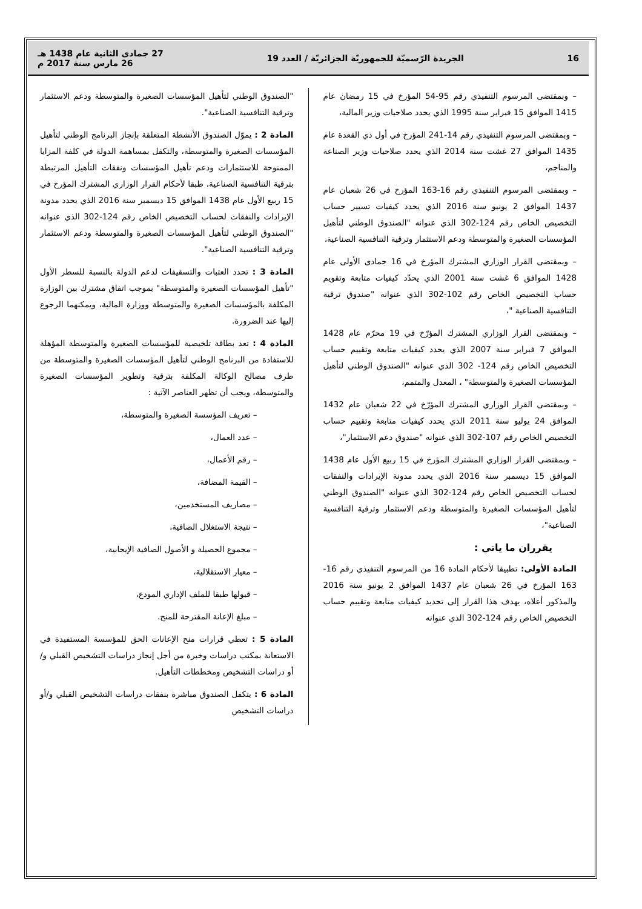16 الجريدة الرّسميّة للجمهوريّة الجزائريّة / العدد 19 27 جمادى الثانية عام 1438 هـ
26 مارس سنة 2017 م
– وبمقتضى المرسوم التنفيذي رقم 95-54 المؤرخ في 15 رمضان عام 1415 الموافق 15 فبراير سنة 1995 الذي يحدد صلاحيات وزير المالية،
– وبمقتضى المرسوم التنفيذي رقم 14-241 المؤرخ في أول ذي القعدة عام 1435 الموافق 27 غشت سنة 2014 الذي يحدد صلاحيات وزير الصناعة والمناجم،
– وبمقتضى المرسوم التنفيذي رقم 16-163 المؤرخ في 26 شعبان عام 1437 الموافق 2 يونيو سنة 2016 الذي يحدد كيفيات تسيير حساب التخصيص الخاص رقم 124-302 الذي عنوانه "الصندوق الوطني لتأهيل المؤسسات الصغيرة والمتوسطة ودعم الاستثمار وترقية التنافسية الصناعية،
– وبمقتضى القرار الوزاري المشترك المؤرخ في 16 جمادى الأولى عام 1428 الموافق 6 غشت سنة 2001 الذي يحدّد كيفيات متابعة وتقويم حساب التخصيص الخاص رقم 102-302 الذي عنوانه "صندوق ترقية التنافسية الصناعية "،
– وبمقتضى القرار الوزاري المشترك المؤرّخ في 19 محرّم عام 1428 الموافق 7 فبراير سنة 2007 الذي يحدد كيفيات متابعة وتقييم حساب التخصيص الخاص رقم 124- 302 الذي عنوانه "الصندوق الوطني لتأهيل المؤسسات الصغيرة والمتوسطة" ، المعدل والمتمم،
– وبمقتضى القرار الوزاري المشترك المؤرّخ في 22 شعبان عام 1432 الموافق 24 يوليو سنة 2011 الذي يحدد كيفيات متابعة وتقييم حساب التخصيص الخاص رقم 107-302 الذي عنوانه "صندوق دعم الاستثمار"،
– وبمقتضى القرار الوزاري المشترك المؤرخ في 15 ربيع الأول عام 1438 الموافق 15 ديسمبر سنة 2016 الذي يحدد مدونة الإيرادات والنفقات لحساب التخصيص الخاص رقم 124-302 الذي عنوانه "الصندوق الوطني لتأهيل المؤسسات الصغيرة والمتوسطة ودعم الاستثمار وترقية التنافسية الصناعية"،
يقرران ما ياتي :
المادة الأولى: تطبيقا لأحكام المادة 16 من المرسوم التنفيذي رقم 16-163 المؤرخ في 26 شعبان عام 1437 الموافق 2 يونيو سنة 2016 والمذكور أعلاه، يهدف هذا القرار إلى تحديد كيفيات متابعة وتقييم حساب التخصيص الخاص رقم 124-302 الذي عنوانه
"الصندوق الوطني لتأهيل المؤسسات الصغيرة والمتوسطة ودعم الاستثمار وترقية التنافسية الصناعية".
المادة 2 : يموّل الصندوق الأنشطة المتعلقة بإنجاز البرنامج الوطني لتأهيل المؤسسات الصغيرة والمتوسطة، والتكفل بمساهمة الدولة في كلفة المزايا الممنوحة للاستثمارات ودعم تأهيل المؤسسات ونفقات التأهيل المرتبطة بترقية التنافسية الصناعية، طبقا لأحكام القرار الوزاري المشترك المؤرخ في 15 ربيع الأول عام 1438 الموافق 15 ديسمبر سنة 2016 الذي يحدد مدونة الإيرادات والنفقات لحساب التخصيص الخاص رقم 124-302 الذي عنوانه "الصندوق الوطني لتأهيل المؤسسات الصغيرة والمتوسطة ودعم الاستثمار وترقية التنافسية الصناعية".
المادة 3 : تحدد العتبات والتسقيفات لدعم الدولة بالنسبة للسطر الأول "تأهيل المؤسسات الصغيرة والمتوسطة" بموجب اتفاق مشترك بين الوزارة المكلفة بالمؤسسات الصغيرة والمتوسطة ووزارة المالية، ويمكنهما الرجوع إليها عند الضرورة.
المادة 4 : تعد بطاقة تلخيصية للمؤسسات الصغيرة والمتوسطة المؤهلة للاستفادة من البرنامج الوطني لتأهيل المؤسسات الصغيرة والمتوسطة من طرف مصالح الوكالة المكلفة بترقية وتطوير المؤسسات الصغيرة والمتوسطة، ويجب أن تظهر العناصر الآتية :
– تعريف المؤسسة الصغيرة والمتوسطة،
– عدد العمال،
– رقم الأعمال،
– القيمة المضافة،
– مصاريف المستخدمين،
– نتيجة الاستغلال الصافية،
– مجموع الحصيلة و الأصول الصافية الإيجابية،
– معيار الاستقلالية،
– قبولها طبقا للملف الإداري المودع،
– مبلغ الإعانة المقترحة للمنح.
المادة 5 : تعطي قرارات منح الإعانات الحق للمؤسسة المستفيدة في الاستعانة بمكتب دراسات وخبرة من أجل إنجاز دراسات التشخيص القبلي و/أو دراسات التشخيص ومخططات التأهيل.
المادة 6 : يتكفل الصندوق مباشرة بنفقات دراسات التشخيص القبلي و/أو دراسات التشخيص